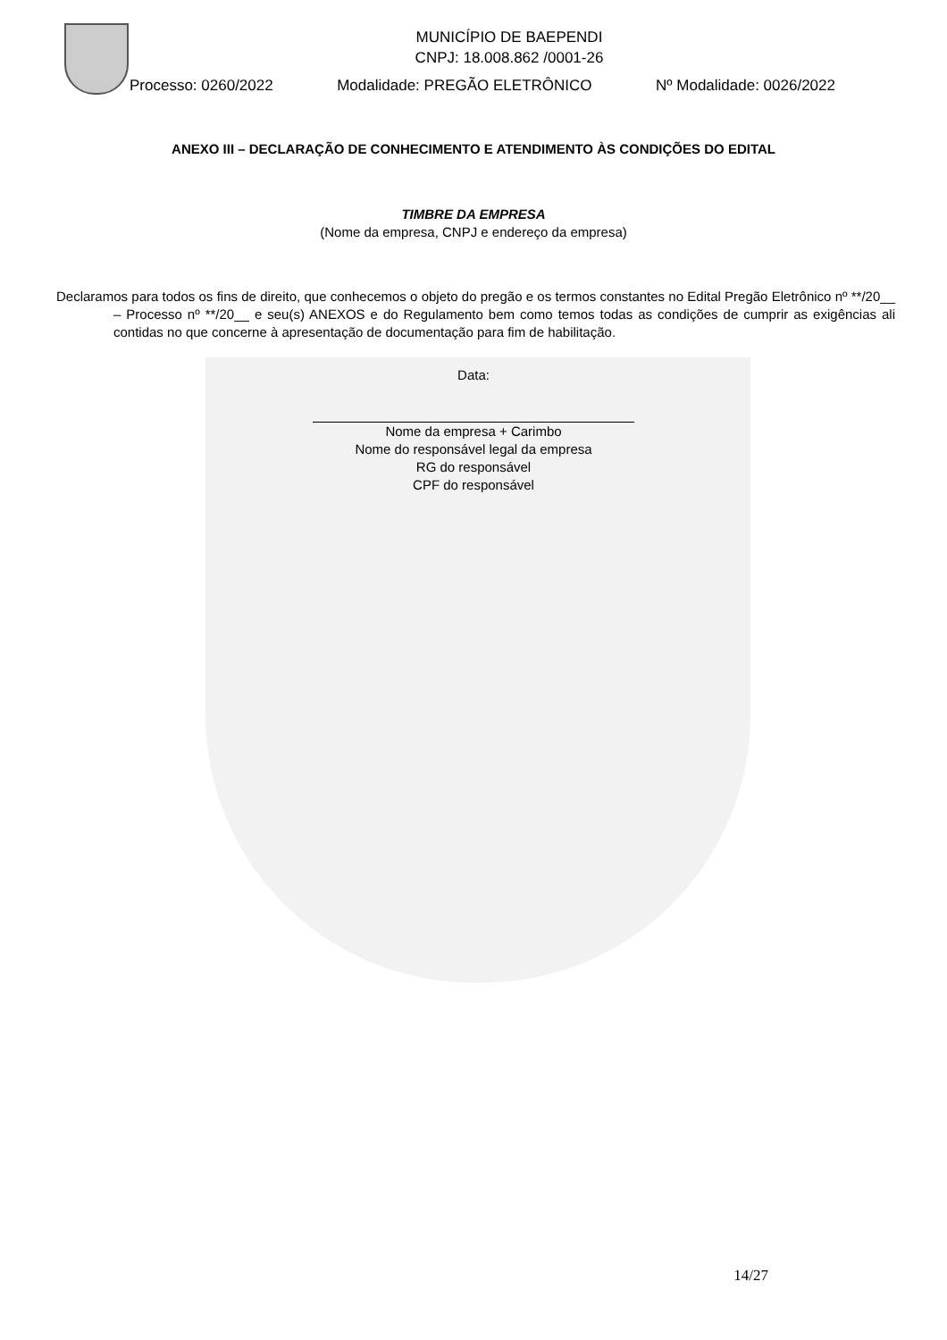MUNICÍPIO DE BAEPENDI
CNPJ: 18.008.862 /0001-26
Processo: 0260/2022 Modalidade: PREGÃO ELETRÔNICO Nº Modalidade: 0026/2022
ANEXO III – DECLARAÇÃO DE CONHECIMENTO E ATENDIMENTO ÀS CONDIÇÕES DO EDITAL
TIMBRE DA EMPRESA
(Nome da empresa, CNPJ e endereço da empresa)
Declaramos para todos os fins de direito, que conhecemos o objeto do pregão e os termos constantes no Edital Pregão Eletrônico nº **/20__ – Processo nº **/20__ e seu(s) ANEXOS e do Regulamento bem como temos todas as condições de cumprir as exigências ali contidas no que concerne à apresentação de documentação para fim de habilitação.
Data:
Nome da empresa + Carimbo
Nome do responsável legal da empresa
RG do responsável
CPF do responsável
14/27